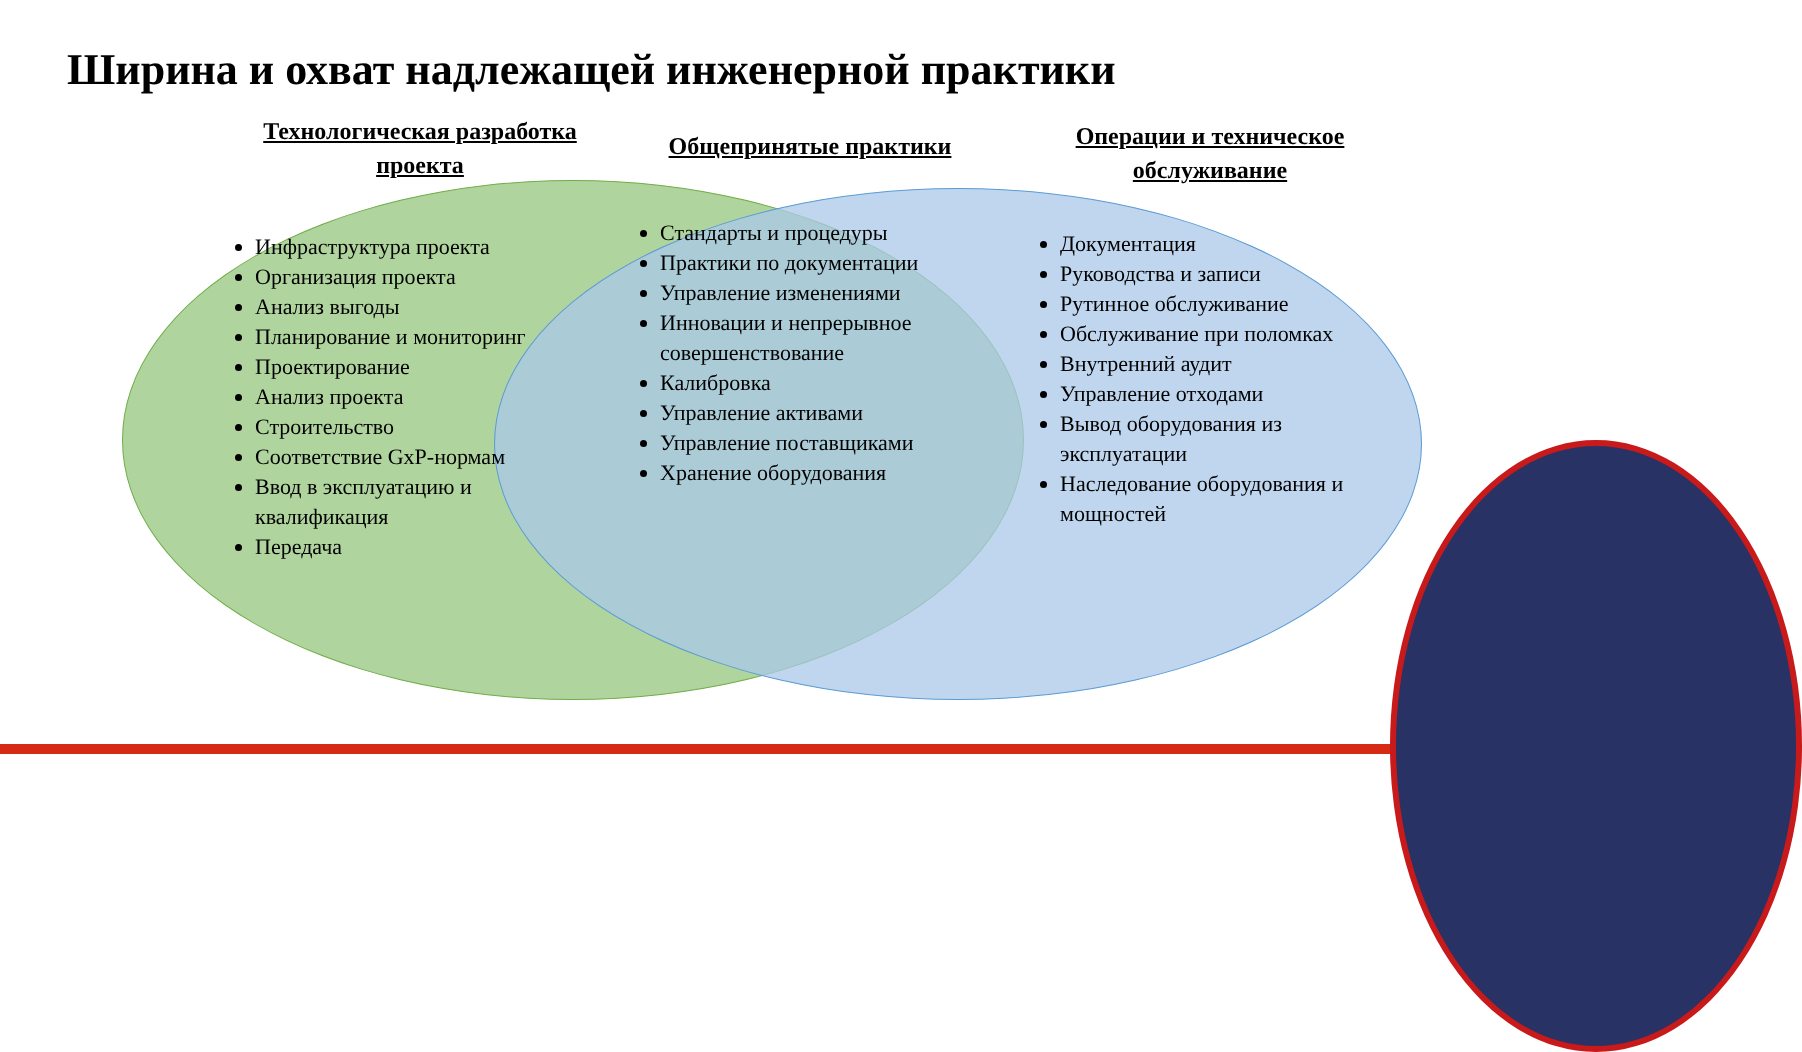Ширина и охват надлежащей инженерной практики
Технологическая разработка проекта
Инфраструктура проекта
Организация проекта
Анализ выгоды
Планирование и мониторинг
Проектирование
Анализ проекта
Строительство
Соответствие GxP-нормам
Ввод в эксплуатацию и квалификация
Передача
Общепринятые практики
Стандарты и процедуры
Практики по документации
Управление изменениями
Инновации и непрерывное совершенствование
Калибровка
Управление активами
Управление поставщиками
Хранение оборудования
Операции и техническое обслуживание
Документация
Руководства и записи
Рутинное обслуживание
Обслуживание при поломках
Внутренний аудит
Управление отходами
Вывод оборудования из эксплуатации
Наследование оборудования и мощностей